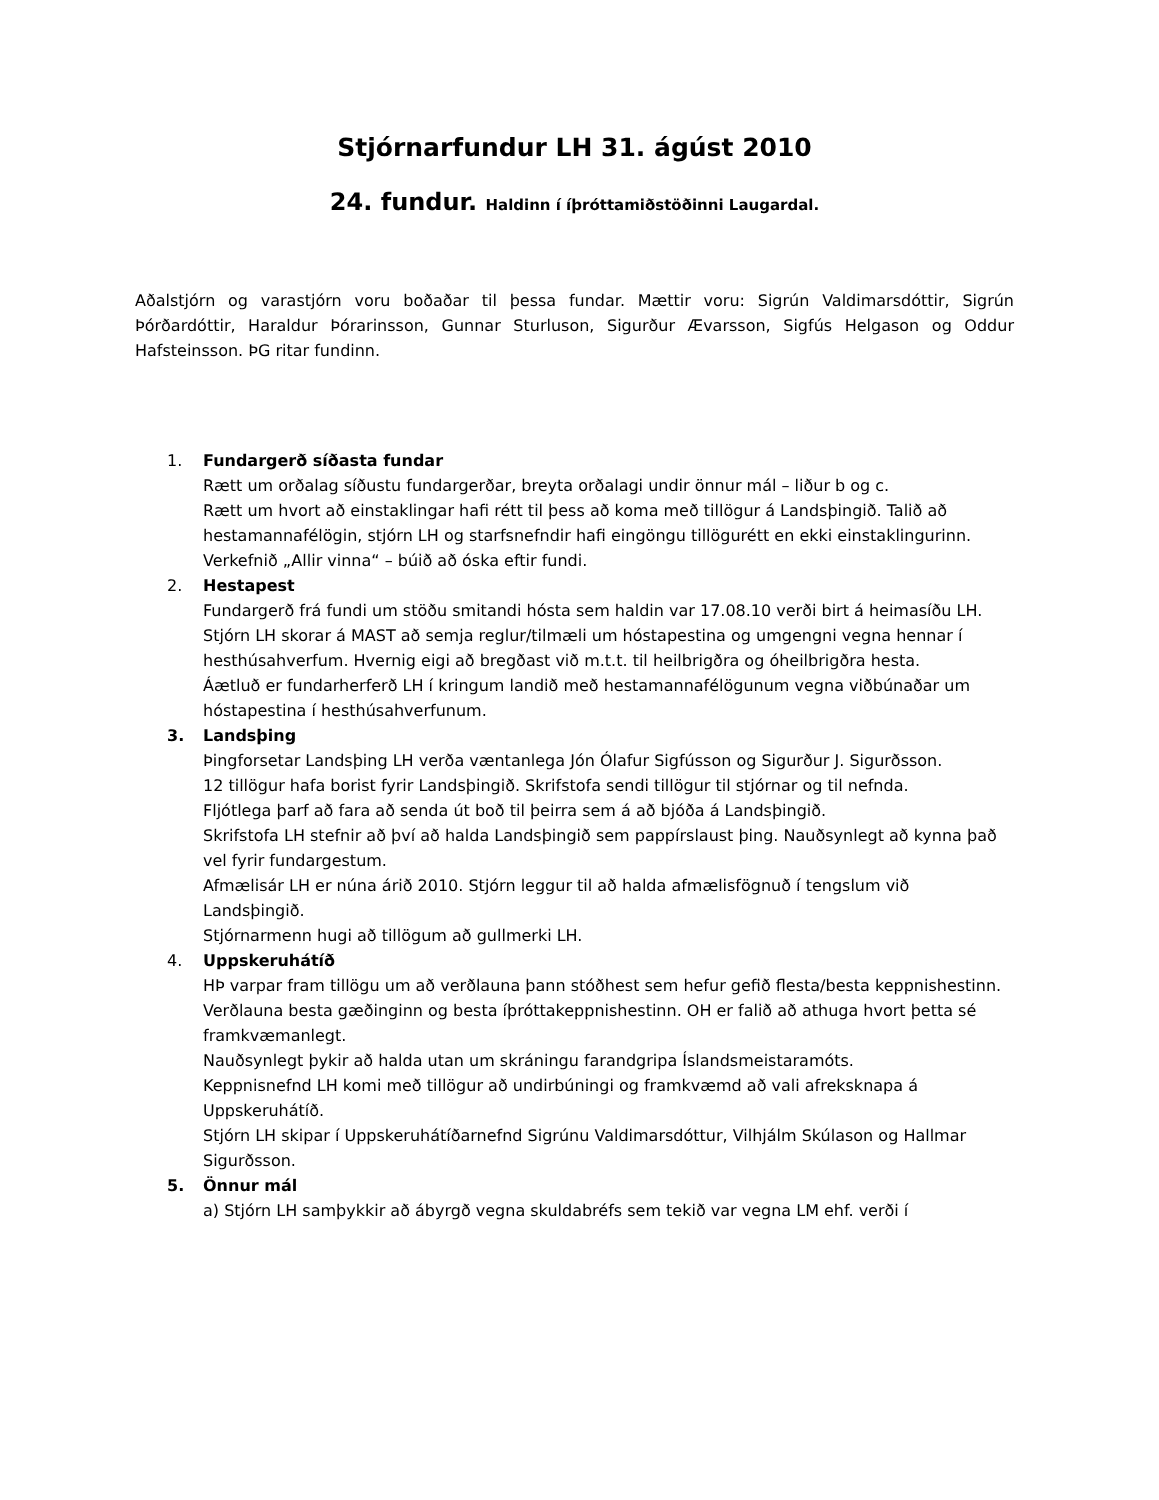Stjórnarfundur LH 31. ágúst 2010
24. fundur. Haldinn í íþróttamiðstöðinni Laugardal.
Aðalstjórn og varastjórn voru boðaðar til þessa fundar. Mættir voru: Sigrún Valdimarsdóttir, Sigrún Þórðardóttir, Haraldur Þórarinsson, Gunnar Sturluson, Sigurður Ævarsson, Sigfús Helgason og Oddur Hafsteinsson. ÞG ritar fundinn.
1. Fundargerð síðasta fundar
Rætt um orðalag síðustu fundargerðar, breyta orðalagi undir önnur mál – liður b og c.
Rætt um hvort að einstaklingar hafi rétt til þess að koma með tillögur á Landsþingið. Talið að hestamannafélögin, stjórn LH og starfsnefndir hafi eingöngu tillögurétt en ekki einstaklingurinn.
Verkefnið „Allir vinna“ – búið að óska eftir fundi.
2. Hestapest
Fundargerð frá fundi um stöðu smitandi hósta sem haldin var 17.08.10 verði birt á heimasíðu LH.
Stjórn LH skorar á MAST að semja reglur/tilmæli um hóstapestina og umgengni vegna hennar í hesthúsahverfum. Hvernig eigi að bregðast við m.t.t. til heilbrigðra og óheilbrigðra hesta.
Áætluð er fundarherferð LH í kringum landið með hestamannafélögunum vegna viðbúnaðar um hóstapestina í hesthúsahverfunum.
3. Landsþing
Þingforsetar Landsþing LH verða væntanlega Jón Ólafur Sigfússon og Sigurður J. Sigurðsson.
12 tillögur hafa borist fyrir Landsþingið. Skrifstofa sendi tillögur til stjórnar og til nefnda.
Fljótlega þarf að fara að senda út boð til þeirra sem á að bjóða á Landsþingið.
Skrifstofa LH stefnir að því að halda Landsþingið sem pappírslaust þing. Nauðsynlegt að kynna það vel fyrir fundargestum.
Afmælisár LH er núna árið 2010. Stjórn leggur til að halda afmælisfögnuð í tengslum við Landsþingið.
Stjórnarmenn hugi að tillögum að gullmerki LH.
4. Uppskeruhátíð
HÞ varpar fram tillögu um að verðlauna þann stóðhest sem hefur gefið flesta/besta keppnishestinn. Verðlauna besta gæðinginn og besta íþróttakeppnishestinn. OH er falið að athuga hvort þetta sé framkvæmanlegt.
Nauðsynlegt þykir að halda utan um skráningu farandgripa Íslandsmeistaramóts.
Keppnisnefnd LH komi með tillögur að undirbúningi og framkvæmd að vali afreksknapa á Uppskeruhátíð.
Stjórn LH skipar í Uppskeruhátíðarnefnd Sigrúnu Valdimarsdóttur, Vilhjálm Skúlason og Hallmar Sigurðsson.
5. Önnur mál
a) Stjórn LH samþykkir að ábyrgð vegna skuldabréfs sem tekið var vegna LM ehf. verði í